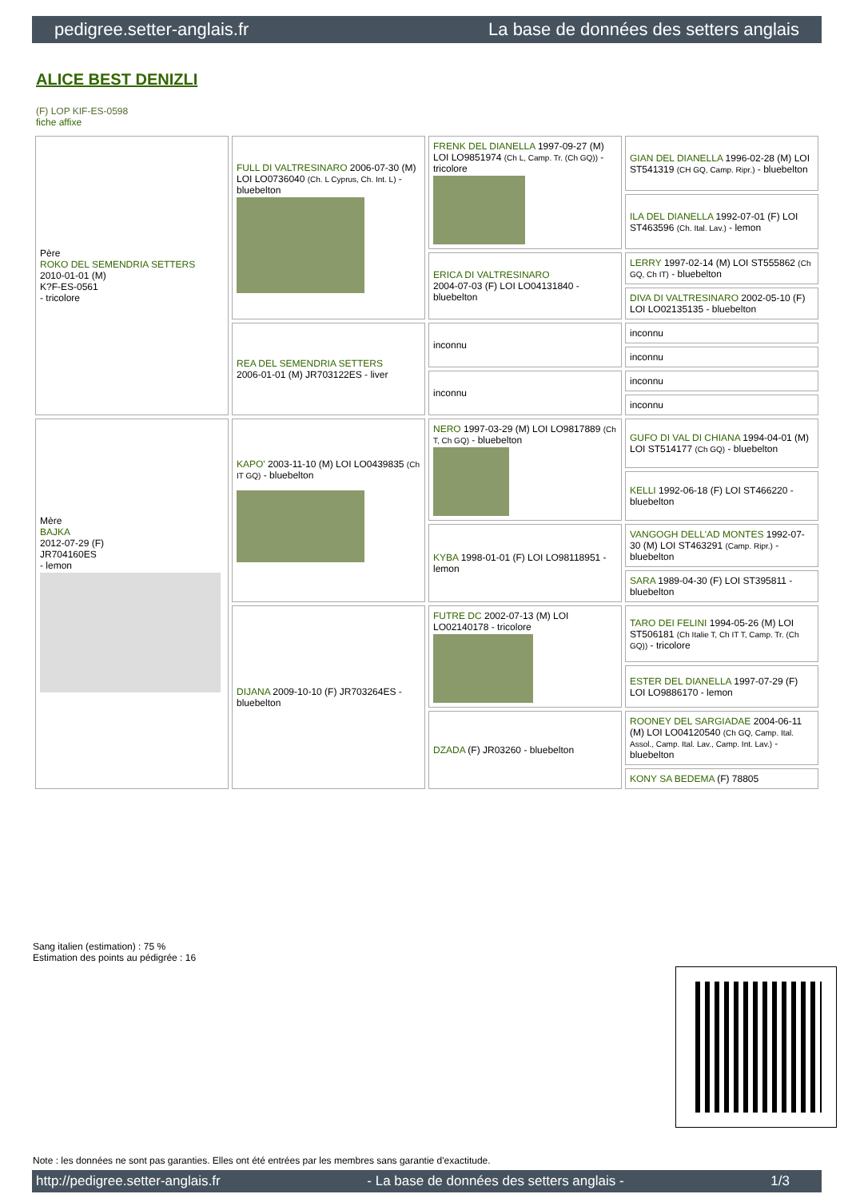pedigree.setter-anglais.fr La base de données des setters anglais
ALICE BEST DENIZLI
(F) LOP KIF-ES-0598
fiche affixe
| Père ROKO DEL SEMENDRIA SETTERS 2010-01-01 (M) K?F-ES-0561 - tricolore | FULL DI VALTRESINARO 2006-07-30 (M) LOI LO0736040 (Ch. L Cyprus, Ch. Int. L) - bluebelton | FRENK DEL DIANELLA 1997-09-27 (M) LOI LO9851974 (Ch L, Camp. Tr. (Ch GQ)) - tricolore | GIAN DEL DIANELLA 1996-02-28 (M) LOI ST541319 (CH GQ, Camp. Ripr.) - bluebelton |
| | | | ILA DEL DIANELLA 1992-07-01 (F) LOI ST463596 (Ch. Ital. Lav.) - lemon |
| | | ERICA DI VALTRESINARO 2004-07-03 (F) LOI LO04131840 - bluebelton | LERRY 1997-02-14 (M) LOI ST555862 (Ch GQ, Ch IT) - bluebelton |
| | | | DIVA DI VALTRESINARO 2002-05-10 (F) LOI LO02135135 - bluebelton |
| | REA DEL SEMENDRIA SETTERS 2006-01-01 (M) JR703122ES - liver | inconnu | inconnu |
| | | | inconnu |
| | | inconnu | inconnu |
| | | | inconnu |
| Mère BAJKA 2012-07-29 (F) JR704160ES - lemon | KAPO' 2003-11-10 (M) LOI LO0439835 (Ch IT GQ) - bluebelton | NERO 1997-03-29 (M) LOI LO9817889 (Ch T, Ch GQ) - bluebelton | GUFO DI VAL DI CHIANA 1994-04-01 (M) LOI ST514177 (Ch GQ) - bluebelton |
| | | | KELLI 1992-06-18 (F) LOI ST466220 - bluebelton |
| | | KYBA 1998-01-01 (F) LOI LO98118951 - lemon | VANGOGH DELL'AD MONTES 1992-07-30 (M) LOI ST463291 (Camp. Ripr.) - bluebelton |
| | | | SARA 1989-04-30 (F) LOI ST395811 - bluebelton |
| | DIJANA 2009-10-10 (F) JR703264ES - bluebelton | FUTRE DC 2002-07-13 (M) LOI LO02140178 - tricolore | TARO DEI FELINI 1994-05-26 (M) LOI ST506181 (Ch Italie T, Ch IT T, Camp. Tr. (Ch GQ)) - tricolore |
| | | | ESTER DEL DIANELLA 1997-07-29 (F) LOI LO9886170 - lemon |
| | | DZADA (F) JR03260 - bluebelton | ROONEY DEL SARGIADAE 2004-06-11 (M) LOI LO04120540 (Ch GQ, Camp. Ital. Assol., Camp. Ital. Lav., Camp. Int. Lav.) - bluebelton |
| | | | KONY SA BEDEMA (F) 78805 |
Sang italien (estimation) : 75 %
Estimation des points au pédigrée : 16
Note : les données ne sont pas garanties. Elles ont été entrées par les membres sans garantie d'exactitude.
http://pedigree.setter-anglais.fr - La base de données des setters anglais - 1/3